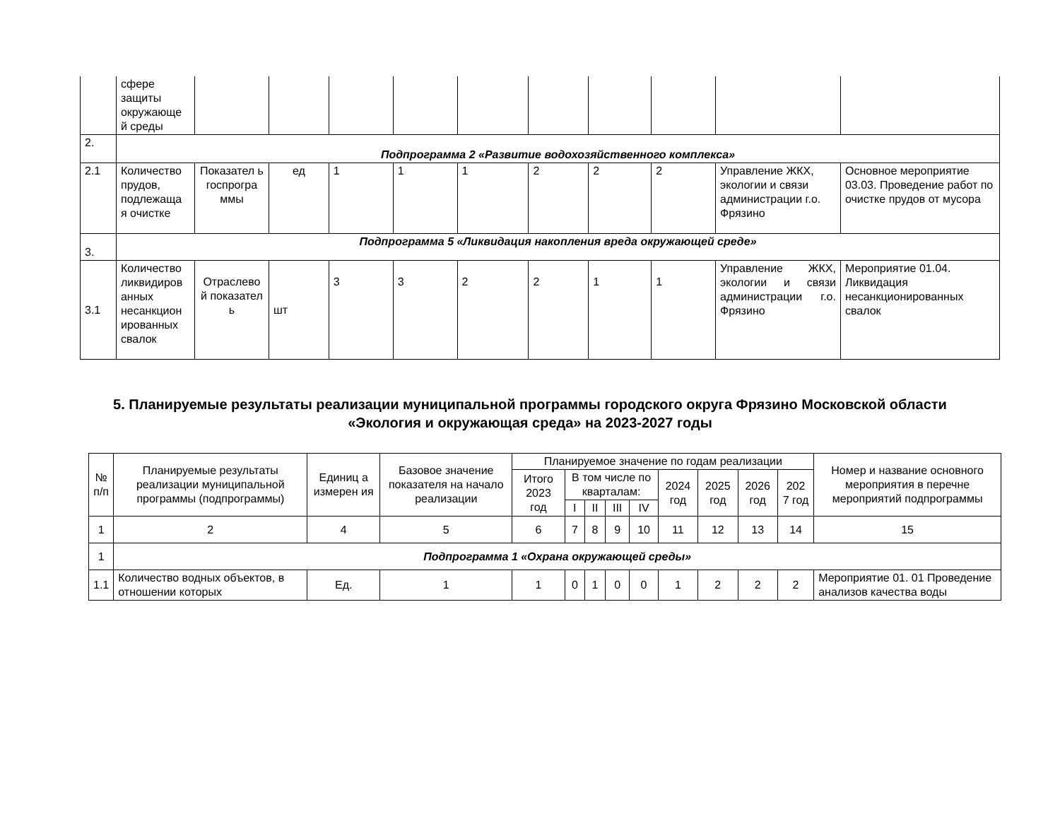| | сфере защиты окружающе й среды | | | | | | | | | | |
| 2. | Подпрограмма 2 «Развитие водохозяйственного комплекса» | | | | | | | | | | |
| 2.1 | Количество прудов, подлежаща я очистке | Показател ь госпрогра ммы | ед | 1 | 1 | 1 | 2 | 2 | 2 | Управление ЖКХ, экологии и связи администрации г.о. Фрязино | Основное мероприятие 03.03. Проведение работ по очистке прудов от мусора |
| 3. | Подпрограмма 5 «Ликвидация накопления вреда окружающей среде» | | | | | | | | | | |
| 3.1 | Количество ликвидиров анных несанкцион ированных свалок | Отраслево й показател ь | шт | 3 | 3 | 2 | 2 | 1 | 1 | Управление ЖКХ, экологии и связи администрации г.о. Фрязино | Мероприятие 01.04. Ликвидация несанкционированных свалок |
5. Планируемые результаты реализации муниципальной программы городского округа Фрязино Московской области
«Экология и окружающая среда» на 2023-2027 годы
| № п/п | Планируемые результаты реализации муниципальной программы (подпрограммы) | Единиц а измерен ия | Базовое значение показателя на начало реализации | Планируемое значение по годам реализации | | | | | | | | | Номер и название основного мероприятия в перечне мероприятий подпрограммы |
| --- | --- | --- | --- | --- | --- | --- | --- | --- | --- | --- | --- | --- | --- |
| | | | | Итого 2023 год | В том числе по кварталам: | | | | 2024 год | 2025 год | 2026 год | 202 7 год | |
| | | | | | I | II | III | IV | | | | | |
| 1 | 2 | 4 | 5 | 6 | 7 | 8 | 9 | 10 | 11 | 12 | 13 | 14 | 15 |
| 1 | Подпрограмма 1 «Охрана окружающей среды» | | | | | | | | | | | | |
| 1.1 | Количество водных объектов, в отношении которых | Ед. | 1 | 1 | 0 | 1 | 0 | 0 | 1 | 2 | 2 | 2 | Мероприятие 01. 01 Проведение анализов качества воды |